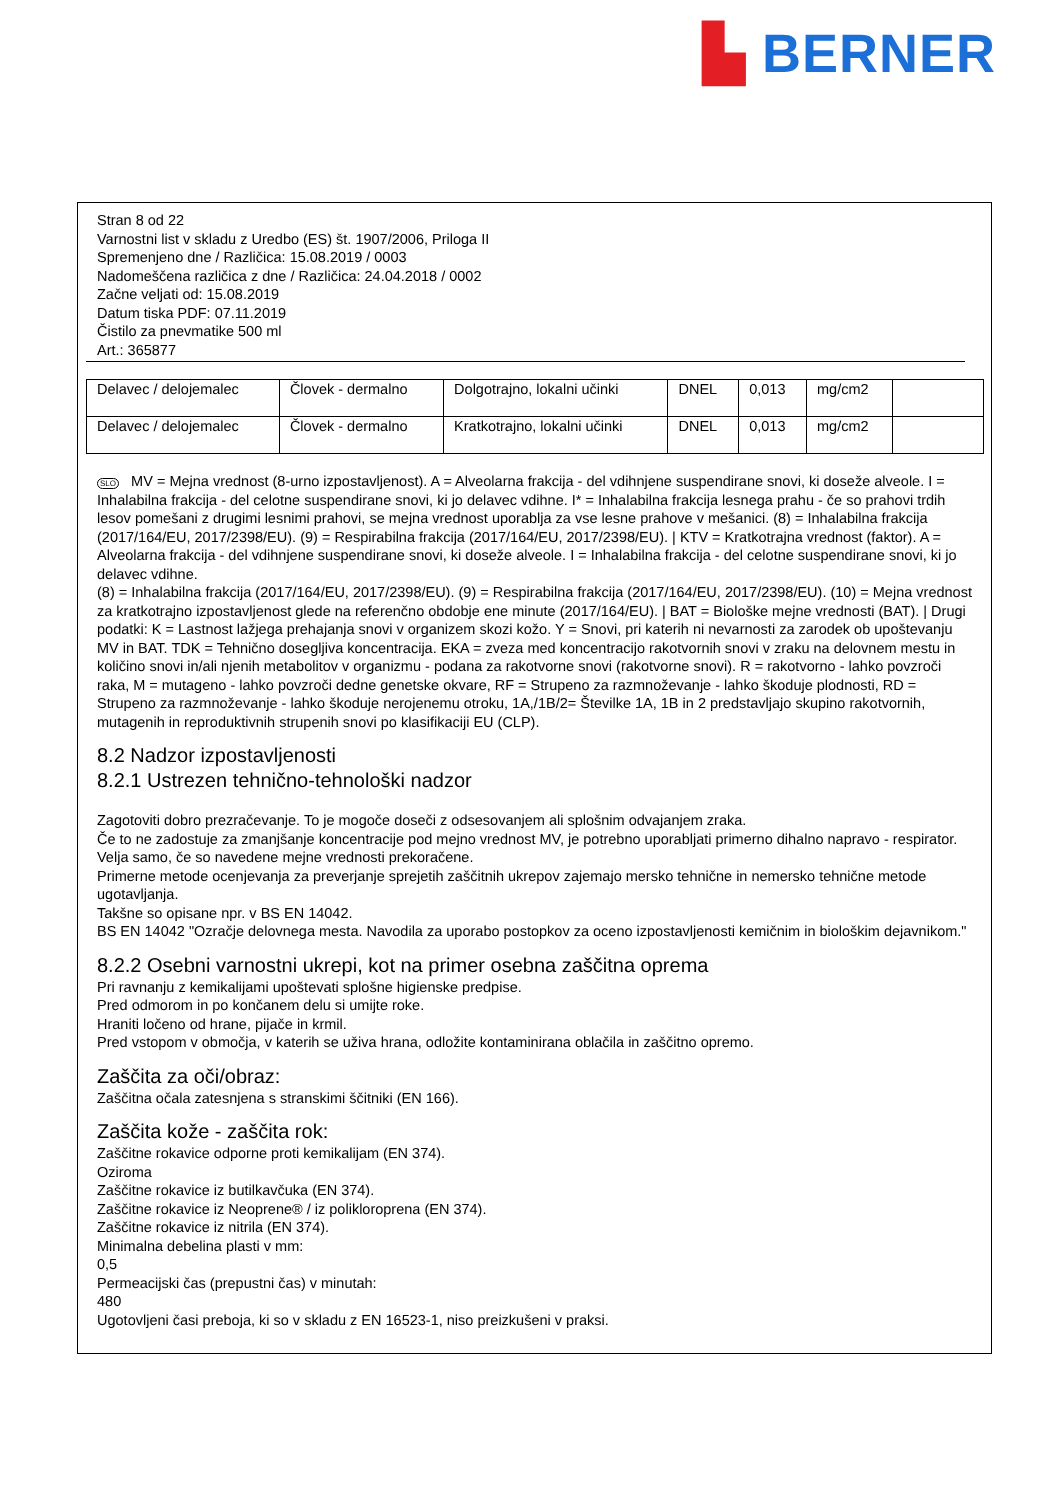▙ BERNER
Stran 8 od 22
Varnostni list v skladu z Uredbo (ES) št. 1907/2006, Priloga II
Spremenjeno dne / Različica: 15.08.2019 / 0003
Nadomeščena različica z dne / Različica: 24.04.2018 / 0002
Začne veljati od: 15.08.2019
Datum tiska PDF: 07.11.2019
Čistilo za pnevmatike 500 ml
Art.: 365877
| Delavec / delojemalec | Človek - dermalno | Dolgotrajno, lokalni učinki | DNEL | 0,013 | mg/cm2 | |
| Delavec / delojemalec | Človek - dermalno | Kratkotrajno, lokalni učinki | DNEL | 0,013 | mg/cm2 | |
SLO MV = Mejna vrednost (8-urno izpostavljenost). A = Alveolarna frakcija - del vdihnjene suspendirane snovi, ki doseže alveole. I = Inhalabilna frakcija - del celotne suspendirane snovi, ki jo delavec vdihne. I* = Inhalabilna frakcija lesnega prahu - če so prahovi trdih lesov pomešani z drugimi lesnimi prahovi, se mejna vrednost uporablja za vse lesne prahove v mešanici. (8) = Inhalabilna frakcija (2017/164/EU, 2017/2398/EU). (9) = Respirabilna frakcija (2017/164/EU, 2017/2398/EU). | KTV = Kratkotrajna vrednost (faktor). A = Alveolarna frakcija - del vdihnjene suspendirane snovi, ki doseže alveole. I = Inhalabilna frakcija - del celotne suspendirane snovi, ki jo delavec vdihne.
(8) = Inhalabilna frakcija (2017/164/EU, 2017/2398/EU). (9) = Respirabilna frakcija (2017/164/EU, 2017/2398/EU). (10) = Mejna vrednost za kratkotrajno izpostavljenost glede na referenčno obdobje ene minute (2017/164/EU). | BAT = Biološke mejne vrednosti (BAT). | Drugi podatki: K = Lastnost lažjega prehajanja snovi v organizem skozi kožo. Y = Snovi, pri katerih ni nevarnosti za zarodek ob upoštevanju MV in BAT. TDK = Tehnično dosegljiva koncentracija. EKA = zveza med koncentracijo rakotvornih snovi v zraku na delovnem mestu in količino snovi in/ali njenih metabolitov v organizmu - podana za rakotvorne snovi (rakotvorne snovi). R = rakotvorno - lahko povzroči raka, M = mutageno - lahko povzroči dedne genetske okvare, RF = Strupeno za razmnoževanje - lahko škoduje plodnosti, RD = Strupeno za razmnoževanje - lahko škoduje nerojenemu otroku, 1A,/1B/2= Številke 1A, 1B in 2 predstavljajo skupino rakotvornih, mutagenih in reproduktivnih strupenih snovi po klasifikaciji EU (CLP).
8.2 Nadzor izpostavljenosti
8.2.1 Ustrezen tehnično-tehnološki nadzor
Zagotoviti dobro prezračevanje. To je mogoče doseči z odsesovanjem ali splošnim odvajanjem zraka.
Če to ne zadostuje za zmanjšanje koncentracije pod mejno vrednost MV, je potrebno uporabljati primerno dihalno napravo - respirator.
Velja samo, če so navedene mejne vrednosti prekoračene.
Primerne metode ocenjevanja za preverjanje sprejetih zaščitnih ukrepov zajemajo mersko tehnične in nemersko tehnične metode ugotavljanja.
Takšne so opisane npr. v BS EN 14042.
BS EN 14042 "Ozračje delovnega mesta. Navodila za uporabo postopkov za oceno izpostavljenosti kemičnim in biološkim dejavnikom."
8.2.2 Osebni varnostni ukrepi, kot na primer osebna zaščitna oprema
Pri ravnanju z kemikalijami upoštevati splošne higienske predpise.
Pred odmorom in po končanem delu si umijte roke.
Hraniti ločeno od hrane, pijače in krmil.
Pred vstopom v območja, v katerih se uživa hrana, odložite kontaminirana oblačila in zaščitno opremo.
Zaščita za oči/obraz:
Zaščitna očala zatesnjena s stranskimi ščitniki (EN 166).
Zaščita kože - zaščita rok:
Zaščitne rokavice odporne proti kemikalijam (EN 374).
Oziroma
Zaščitne rokavice iz butilkavčuka (EN 374).
Zaščitne rokavice iz Neoprene® / iz polikloroprena (EN 374).
Zaščitne rokavice iz nitrila (EN 374).
Minimalna debelina plasti v mm:
0,5
Permeacijski čas (prepustni čas) v minutah:
480
Ugotovljeni časi preboja, ki so v skladu z EN 16523-1, niso preizkušeni v praksi.